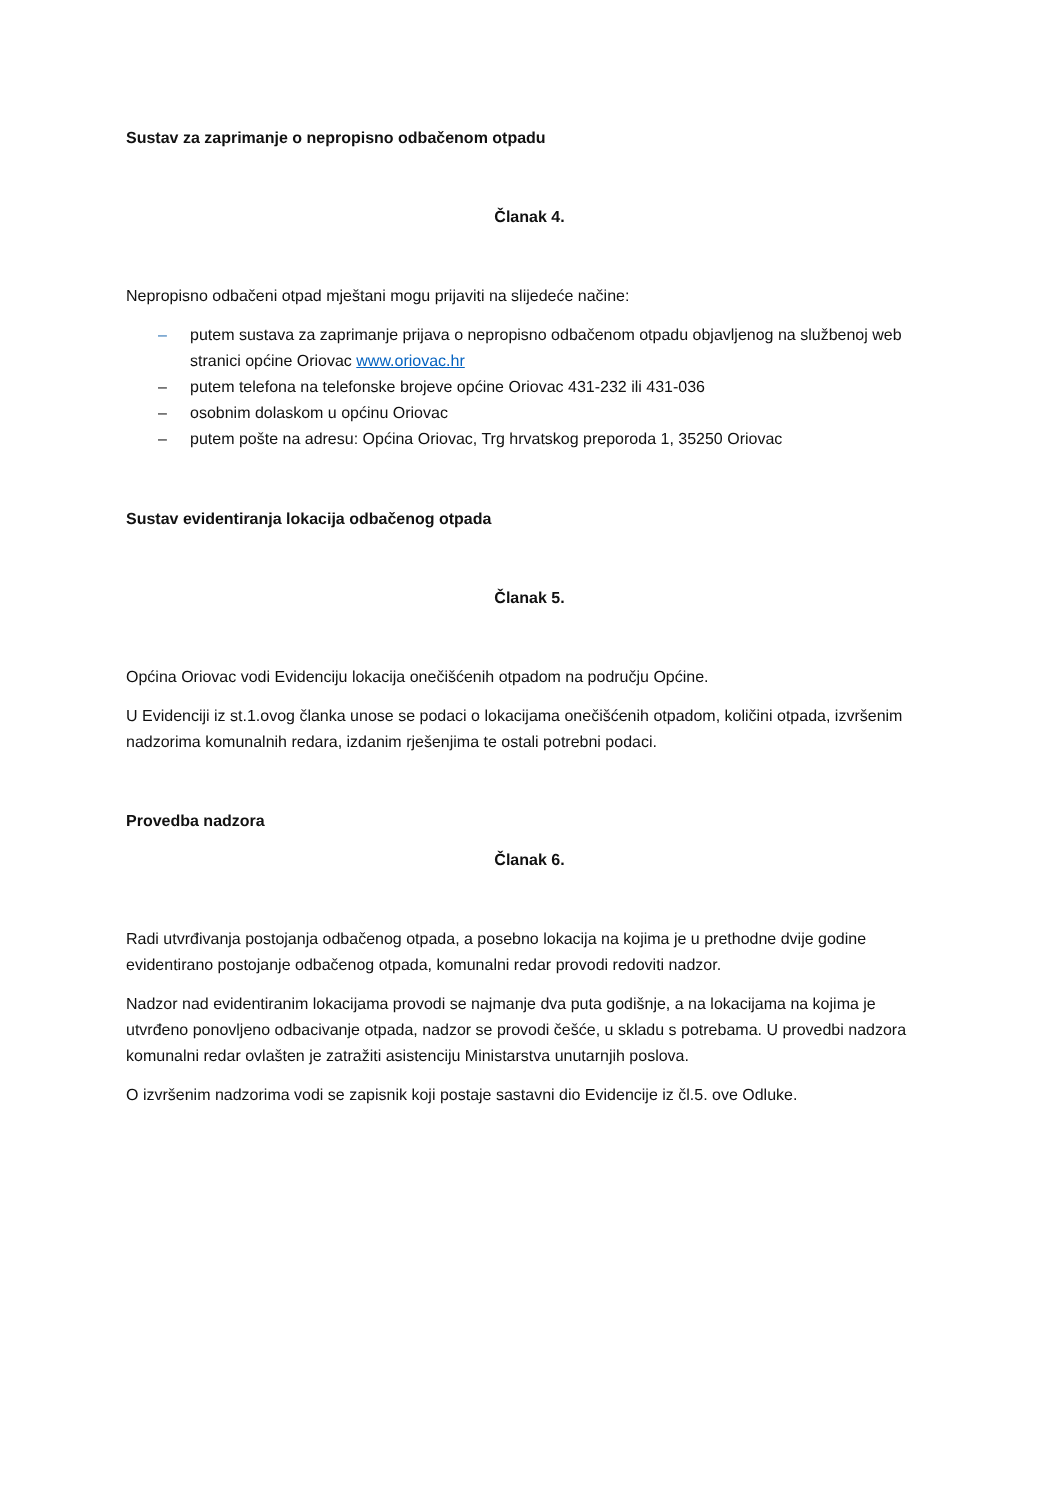Sustav za zaprimanje o nepropisno odbačenom otpadu
Članak 4.
Nepropisno odbačeni otpad mještani mogu prijaviti na slijedeće načine:
– putem sustava za zaprimanje prijava o nepropisno odbačenom otpadu objavljenog na službenoj web stranici općine Oriovac www.oriovac.hr
– putem telefona na telefonske brojeve općine Oriovac 431-232 ili 431-036
– osobnim dolaskom u općinu Oriovac
– putem pošte na adresu: Općina Oriovac, Trg hrvatskog preporoda 1, 35250 Oriovac
Sustav evidentiranja lokacija odbačenog otpada
Članak 5.
Općina Oriovac vodi Evidenciju lokacija onečišćenih otpadom na području Općine.
U Evidenciji iz st.1.ovog članka unose se podaci o lokacijama onečišćenih otpadom, količini otpada, izvršenim nadzorima komunalnih redara, izdanim rješenjima te ostali potrebni podaci.
Provedba nadzora
Članak 6.
Radi utvrđivanja postojanja odbačenog otpada, a posebno lokacija na kojima je u prethodne dvije godine evidentirano postojanje odbačenog otpada, komunalni redar provodi redoviti nadzor.
Nadzor nad evidentiranim lokacijama provodi se najmanje dva puta godišnje, a na lokacijama na kojima je utvrđeno ponovljeno odbacivanje otpada, nadzor se provodi češće, u skladu s potrebama. U provedbi nadzora komunalni redar ovlašten je zatražiti asistenciju Ministarstva unutarnjih poslova.
O izvršenim nadzorima vodi se zapisnik koji postaje sastavni dio Evidencije iz čl.5. ove Odluke.